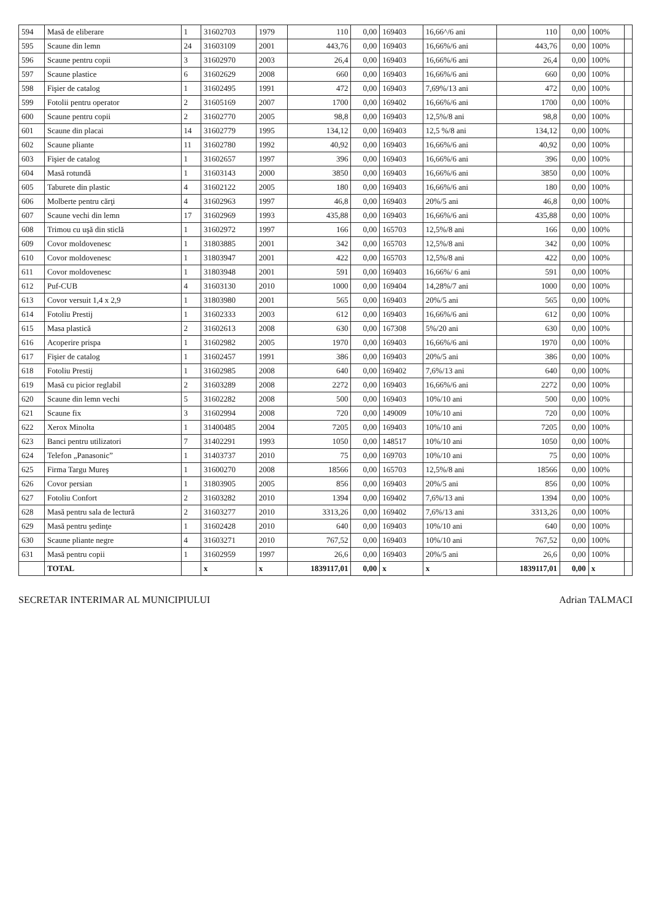| 594 | Masă de eliberare | 1 | 31602703 | 1979 | 110 | 0,00 | 169403 | 16,66^/6 ani | 110 | 0,00 | 100% | |
| 595 | Scaune din lemn | 24 | 31603109 | 2001 | 443,76 | 0,00 | 169403 | 16,66%/6 ani | 443,76 | 0,00 | 100% | |
| 596 | Scaune pentru copii | 3 | 31602970 | 2003 | 26,4 | 0,00 | 169403 | 16,66%/6 ani | 26,4 | 0,00 | 100% | |
| 597 | Scaune plastice | 6 | 31602629 | 2008 | 660 | 0,00 | 169403 | 16,66%/6 ani | 660 | 0,00 | 100% | |
| 598 | Fişier de catalog | 1 | 31602495 | 1991 | 472 | 0,00 | 169403 | 7,69%/13 ani | 472 | 0,00 | 100% | |
| 599 | Fotolii pentru operator | 2 | 31605169 | 2007 | 1700 | 0,00 | 169402 | 16,66%/6 ani | 1700 | 0,00 | 100% | |
| 600 | Scaune pentru copii | 2 | 31602770 | 2005 | 98,8 | 0,00 | 169403 | 12,5%/8 ani | 98,8 | 0,00 | 100% | |
| 601 | Scaune din placai | 14 | 31602779 | 1995 | 134,12 | 0,00 | 169403 | 12,5 %/8 ani | 134,12 | 0,00 | 100% | |
| 602 | Scaune pliante | 11 | 31602780 | 1992 | 40,92 | 0,00 | 169403 | 16,66%/6 ani | 40,92 | 0,00 | 100% | |
| 603 | Fişier de catalog | 1 | 31602657 | 1997 | 396 | 0,00 | 169403 | 16,66%/6 ani | 396 | 0,00 | 100% | |
| 604 | Masă rotundă | 1 | 31603143 | 2000 | 3850 | 0,00 | 169403 | 16,66%/6 ani | 3850 | 0,00 | 100% | |
| 605 | Taburete din plastic | 4 | 31602122 | 2005 | 180 | 0,00 | 169403 | 16,66%/6 ani | 180 | 0,00 | 100% | |
| 606 | Molberte pentru cărţi | 4 | 31602963 | 1997 | 46,8 | 0,00 | 169403 | 20%/5 ani | 46,8 | 0,00 | 100% | |
| 607 | Scaune vechi din lemn | 17 | 31602969 | 1993 | 435,88 | 0,00 | 169403 | 16,66%/6 ani | 435,88 | 0,00 | 100% | |
| 608 | Trimou cu uşă din sticlă | 1 | 31602972 | 1997 | 166 | 0,00 | 165703 | 12,5%/8 ani | 166 | 0,00 | 100% | |
| 609 | Covor moldovenesc | 1 | 31803885 | 2001 | 342 | 0,00 | 165703 | 12,5%/8 ani | 342 | 0,00 | 100% | |
| 610 | Covor moldovenesc | 1 | 31803947 | 2001 | 422 | 0,00 | 165703 | 12,5%/8 ani | 422 | 0,00 | 100% | |
| 611 | Covor moldovenesc | 1 | 31803948 | 2001 | 591 | 0,00 | 169403 | 16,66%/ 6 ani | 591 | 0,00 | 100% | |
| 612 | Puf-CUB | 4 | 31603130 | 2010 | 1000 | 0,00 | 169404 | 14,28%/7 ani | 1000 | 0,00 | 100% | |
| 613 | Covor versuit 1,4 x 2,9 | 1 | 31803980 | 2001 | 565 | 0,00 | 169403 | 20%/5 ani | 565 | 0,00 | 100% | |
| 614 | Fotoliu Prestij | 1 | 31602333 | 2003 | 612 | 0,00 | 169403 | 16,66%/6 ani | 612 | 0,00 | 100% | |
| 615 | Masa plastică | 2 | 31602613 | 2008 | 630 | 0,00 | 167308 | 5%/20 ani | 630 | 0,00 | 100% | |
| 616 | Acoperire prispa | 1 | 31602982 | 2005 | 1970 | 0,00 | 169403 | 16,66%/6 ani | 1970 | 0,00 | 100% | |
| 617 | Fişier de catalog | 1 | 31602457 | 1991 | 386 | 0,00 | 169403 | 20%/5 ani | 386 | 0,00 | 100% | |
| 618 | Fotoliu Prestij | 1 | 31602985 | 2008 | 640 | 0,00 | 169402 | 7,6%/13 ani | 640 | 0,00 | 100% | |
| 619 | Masă cu picior reglabil | 2 | 31603289 | 2008 | 2272 | 0,00 | 169403 | 16,66%/6 ani | 2272 | 0,00 | 100% | |
| 620 | Scaune din lemn vechi | 5 | 31602282 | 2008 | 500 | 0,00 | 169403 | 10%/10 ani | 500 | 0,00 | 100% | |
| 621 | Scaune fix | 3 | 31602994 | 2008 | 720 | 0,00 | 149009 | 10%/10 ani | 720 | 0,00 | 100% | |
| 622 | Xerox Minolta | 1 | 31400485 | 2004 | 7205 | 0,00 | 169403 | 10%/10 ani | 7205 | 0,00 | 100% | |
| 623 | Banci pentru utilizatori | 7 | 31402291 | 1993 | 1050 | 0,00 | 148517 | 10%/10 ani | 1050 | 0,00 | 100% | |
| 624 | Telefon „Panasonic” | 1 | 31403737 | 2010 | 75 | 0,00 | 169703 | 10%/10 ani | 75 | 0,00 | 100% | |
| 625 | Firma Targu Mureş | 1 | 31600270 | 2008 | 18566 | 0,00 | 165703 | 12,5%/8 ani | 18566 | 0,00 | 100% | |
| 626 | Covor persian | 1 | 31803905 | 2005 | 856 | 0,00 | 169403 | 20%/5 ani | 856 | 0,00 | 100% | |
| 627 | Fotoliu Confort | 2 | 31603282 | 2010 | 1394 | 0,00 | 169402 | 7,6%/13 ani | 1394 | 0,00 | 100% | |
| 628 | Masă pentru sala de lectură | 2 | 31603277 | 2010 | 3313,26 | 0,00 | 169402 | 7,6%/13 ani | 3313,26 | 0,00 | 100% | |
| 629 | Masă pentru şedinţe | 1 | 31602428 | 2010 | 640 | 0,00 | 169403 | 10%/10 ani | 640 | 0,00 | 100% | |
| 630 | Scaune pliante negre | 4 | 31603271 | 2010 | 767,52 | 0,00 | 169403 | 10%/10 ani | 767,52 | 0,00 | 100% | |
| 631 | Masă pentru copii | 1 | 31602959 | 1997 | 26,6 | 0,00 | 169403 | 20%/5 ani | 26,6 | 0,00 | 100% | |
| | TOTAL | | x | x | 1839117,01 | 0,00 | x | x | 1839117,01 | 0,00 | x | |
SECRETAR INTERIMAR AL MUNICIPIULUI Adrian TALMACI